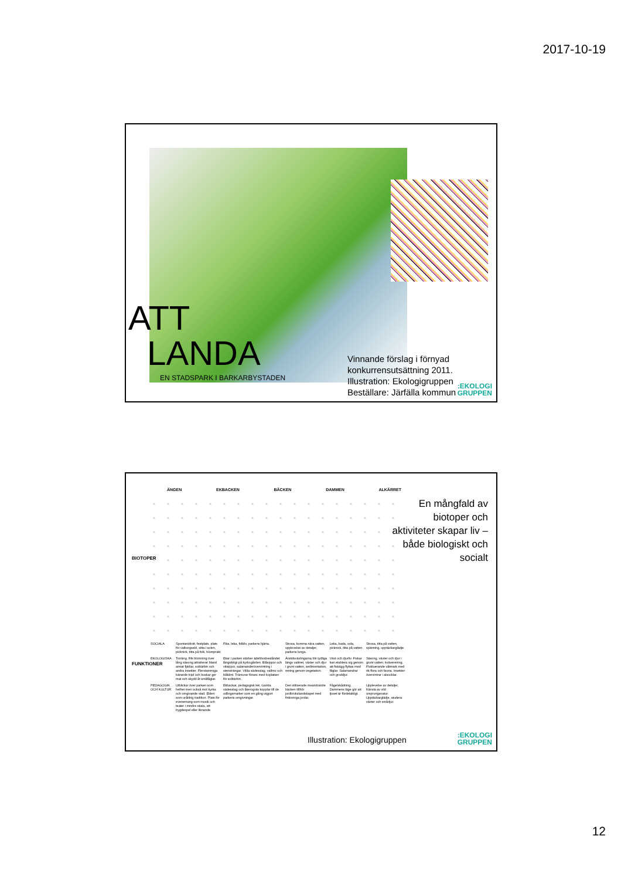2017-10-19
ATT
LANDA
EN STADSPARK I BARKARBYSTADEN
Vinnande förslag i förnyad
konkurrensutsättning 2011.
Illustration: Ekologigruppen
Beställare: Järfälla kommun
:EKOLOGI
GRUPPEN
ÄNGEN EKBACKEN BÄCKEN DAMMEN ALKÄRRET
BIOTOPER
FUNKTIONER
| SOCIALA | Spontanidrott, festplats, plats för valborgseld, sitta i solen, picknick, titta på folk, blomprakt | Fika, leka, folkliv, parkens hjärta. | Strosa, komma nära vatten, upplevelse av detaljer, parkens lunga. | Leka, bada, sola, picknick, titta på vatten. | Strosa, titta på vatten, spänning, upptäckarglädje. |
| EKOLOGISKA | Torräng. Rik blomning över lång säsong attraherar bland annat fjärilar, solitärbin och andra insekter. Flerstammiga bärande träd och buskar ger mat och skydd åt småfåglar. | Ekar i parken stärker ädellövsbeståndet långsiktigt på kyrkogården. Blåsippor och vitsippor, salamanderövervintring i stensträngar. Vilda sädesslag, vallmo och blåklint. Trämurar förses med boplatser för solitärbin. | Årstidsväxlingarna blir tydliga längs vattnet, växter och djur i grunt vatten, sedimentation, rening genom vegetation. | Växt och djurliv. Fiskar kan etablera sig genom att fiskägg flyttas med fåglar. Salamandrar och groddjur. | Säsong, växter och djur i grunt vatten, kväverening. Fluktuerande våtmark med rik flora och fauna. Insekter övervintrar i alsocklar. |
| PEDAGOGIK OCH KULTUR | Utblickar över parken som helhet men också mot kyrka och omgivande stad. Elden som uråldrig tradition. Plats för evenemang som musik och teater i mindre skala, ett bygdespel eller liknande. | Ekbackar, pedagogisk lek. Gamla sädesslag och åkerogräs kopplar till de odlingsmarker som en gång utgjort parkens omgivningar. | Den stiliserade meandrande bäcken tillhör jordbrukslandskapet med finkorniga jordar. | Fågelskådning. Dammens läge gör att ljuset är fördelaktigt. | Upplevelse av detaljer, Känsla av vild ursprungsnatur. Upptäckarglädje, studera växter och smådjur. |
En mångfald av biotoper och aktiviteter skapar liv – både biologiskt och socialt
Illustration: Ekologigruppen
:EKOLOGI
GRUPPEN
12